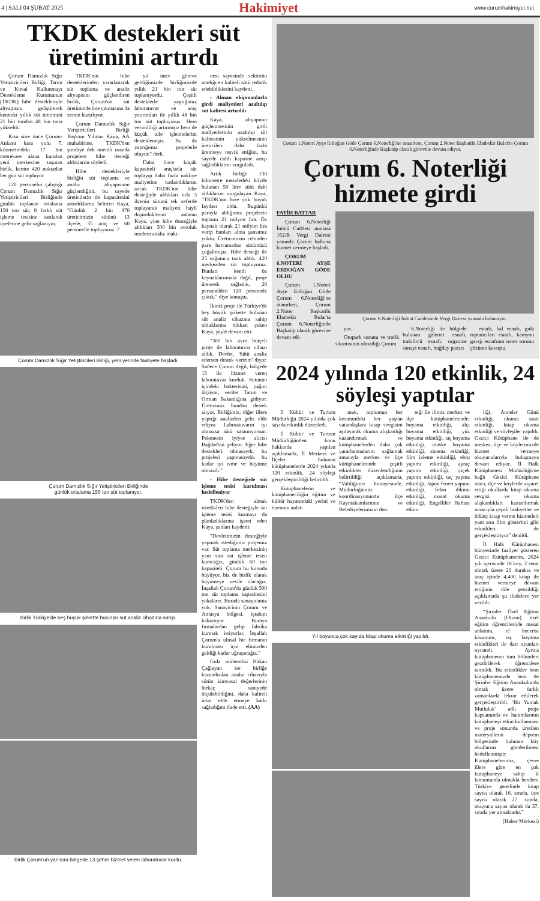4 | SALI 04 ŞUBAT 2025 Hakimiyet www.corumhakimiyet.net
TKDK destekleri süt üretimini artırdı
Çorum Damızlık Sığır Yetiştiricileri Birliği, Tarım ve Kırsal Kalkınmayı Destekleme Kurumunun (TKDK) hibe destekleriyle altyapısını geliştirerek kentteki yıllık süt üretimini 21 bin tondan 48 bin tona yükseltti.
Kısa süre önce Çorum-Ankara kara yolu 7. kilometredeki 17 bin metrekare alana kurulan yeni merkezine taşınan birlik, kentte 420 noktadan her gün süt topluyor.
120 personelin çalıştığı Çorum Damızlık Sığır Yetiştiricileri Birliğinde günlük toplanan ortalama 150 ton süt, 8 farklı süt işleme tesisine satılarak üyelerine gelir sağlanıyor.
TKDK'nin hibe desteklerinden yararlanarak süt toplama ve analiz altyapısını güçlendiren birlik, Çorum'un süt üretiminde öne çıkmasına da zemin hazırlıyor.
Çorum Damızlık Sığır Yetiştiricileri Birliği Başkanı Yılmaz Kaya, AA muhabirine, TKDK'den şimdiye dek önemli oranda projelere hibe desteği aldıklarını söyledi.
Hibe destekleriyle birliğin süt toplama ve analiz altyapısının güçlendiğini, bu sayede üreticilerin de kapasitesini artırdıklarını belirten Kaya, "Günlük 2 bin 870 üreticimizin sütünü 13 ilçede, 35 araç ve 60 personelle topluyoruz. 7
yıl önce göreve geldiğimizde birliğimizde yıllık 21 bin ton süt toplanıyordu. Çeşitli desteklerle yaptığımız laboratuvar ve araç yatırımları ile yıllık 48 bin ton süt topluyoruz. Hem verimliliği artırmışız hem de küçük aile işletmelerini desteklemişiz. Bu da yaptığımız projelerle oluyor." dedi.
Daha önce küçük kapasiteli araçlarla süt toplayıp daha fazla nakliye maliyetine katlandıklarını ancak TKDK'nin hibe desteğiyle aldıkları tırla 3 ilçenin sütünü tek seferde toplayarak maliyeti hayli düşürdüklerini anlatan Kaya, yine hibe desteğiyle aldıkları 300 bin avroluk modern analiz maki-
Çorum Damızlık Sığır Yetiştiricileri Birliği, yeni yerinde faaliyete başladı.
Çorum Damızlık Sığır Yetiştiricileri Birliğinde
günlük ortalama 150 ton süt toplanıyor.
Birlik Türkiye'de beş büyük şirkette bulunan süt analiz cihazına sahip.
Birlik Çorum'un yanısıra bölgede 13 şehre hizmet veren laboratuvar kurdu.
nesi sayesinde sektörün aradığı en kaliteli sütü tedarik edebildiklerini kaydetti.
- Alınan ekipmanlarla girdi maliyetleri azaltılıp süt kalitesi artırıldı
Kaya, altyapının güçlenmesinin girdi maliyetlerinin azaltılıp süt kalitesinin yükselmesinin üreticileri daha fazla üretmeye teşvik ettiğini, bu sayede ciddi kapasite artışı sağladıklarını vurguladı.
Artık birliğe 130 kilometre mesafedeki köyde bulunan 50 litre sütü dahi aldıklarını vurgulayan Kaya, "TKDK'nin bize çok büyük faydası oldu. Bugünkü parayla aldığımız projelerin toplamı 21 milyon lira. Öz kaynak olarak 21 milyon lira verip bunları alma şansımız yoktu. Üreticimizin cebinden para harcamadan sütümüzü çoğaltmışız. Hibe desteği ile 25 soğutucu tank aldık. 420 merkezden süt topluyoruz. Bunları kendi öz kaynaklarımızla değil, proje üreterek sağladık. 28 personelden 120 personele çıktık." diye konuştu.
İkinci proje ile Türkiye'de beş büyük şirkette bulunan süt analiz cihazına sahip olduklarına dikkati çeken Kaya, şöyle devam etti:
"300 bin avro bütçeli proje ile laboratuvar cihazı aldık. Devlet, 'Sütü analiz edersen destek veririm' diyor. Sadece Çorum değil, bölgede 13 ile hizmet veren laboratuvar kurduk. Sütünün içindeki bakterisini, yağını ölçüyor, veriler Tarım ve Orman Bakanlığına gidiyor. Üreticimiz bundan destek alıyor. Birliğimiz, diğer illere yaptığı analizden gelir elde ediyor. Laboratuvarın iyi olmazsa sütü satamıyorsun. Pekmezin iyiyse alıcısı Bağdat'tan geliyor. Eğer hibe destekleri olmasaydı, bu projeleri yapmasaydık bu kadar iyi ivme ve büyüme olmazdı."
- Hibe desteğiyle süt işleme tesisi kurulması hedefleniyor
TKDK'den almak istedikleri hibe desteğiyle süt işleme tesisi kurmayı da planladıklarına işaret eden Kaya, şunları kaydetti:
"Devletimizin desteğiyle yapmak istediğimiz projemiz var. Süt toplama merkezinin yanı sıra süt işleme tesisi kuracağız, günlük 60 ton kapasiteli. Çorum bu konuda büyüyor, biz de birlik olarak büyümeye vesile olacağız. İnşallah Çorum'da günlük 500 ton süt toplama kapasitesini yakalarız. Burada sanayicimiz yok. Sanayicinin Çorum ve Amasya bölgesi, iştahını kabartıyor. Buraya firmalardan gelip fabrika kurmak istiyorlar. İnşallah Çorum'a ulusal bir firmanın kurulması için elimizden geldiği kadar uğraşacağız."
Gıda mühendisi Hakan Çağlayan ise birliğe kazandırılan analiz cihazıyla sütün kimyasal değerlerinin birkaç saniyede ölçülebildiğini, daha kaliteli ürün elde etmeye katkı sağladığını ifade etti. (AA)
Çorum 1.Noteri Ayşe Erdoğan Göde Çorum 6.Noterliği'ne atanırken, Çorum 2.Noter Başkatibi Ebubekir Bulat'ta Çorum 6.Noterliğinde Başkatip olarak görevine devam ediyor.
Çorum 6. Noterliği hizmete girdi
FATİH BATTAR
Çorum 6.Noterliği İnönü Caddesi numara 162/B Vergi Dairesi yanında Çorum halkına hizmet vermeye başladı.
ÇORUM 6.NOTERİ AYŞE ERDOĞAN GÖDE OLDU
Çorum 1.Noteri Ayşe Erdoğan Göde Çorum 6.Noterliği'ne atanırken, Çorum 2.Noter Başkatibi Ebubekir Bulat'ta Çorum 6.Noterliğinde Başkatip olarak görevine devam edi-
Çorum 6.Noterliği İnönü Caddesinde Vergi Dairesi yanında bulunuyor.
yor.
Otopark sorunu ve trafik sıkıntısının olmadığı Çorum
6.Noterliği ile bölgede bulunan galerici esnafı, traktörcü esnafı, organize sanayi esnafı, buğday pazarı
esnafı, hal esnafı, gıda toptancıları esnafı, kamyon garajı esnafının noter sorunu çözüme kavuştu.
2024 yılında 120 etkinlik, 24 söyleşi yaptılar
İl Kültür ve Turizm Müdürlüğü 2024 yılında çok sayıda etkinlik düzenledi.
İl Kültür ve Turizm Müdürlüğünden konu hakkında yapılan açıklamada, İl Merkezi ve İlçeler bulunan kütüphanelerde 2024 yılında 120 etkinlik, 24 söyleşi gerçekleştirildiği belirtildi.
Kütüphanelerin ve kütüphaneciliğin eğitim ve kültür hayatındaki yerini ve önemini anlat-
mak, toplumun her kesimindeki her yaştan vatandaşlara kitap sevgisini aşılayarak okuma alışkanlığı kazandırmak ve kütüphanelerden daha çok yararlanmalarını sağlamak amacıyla merkez ve ilçe kütüphanelerinde çeşitli etkinlikler düzenlendiğinin belirtildiği açıklamada, “Valiliğimiz himayesinde, Müdürlüğümüz koordinasyonunda ilçe Kaymakamlarımız ve Belediyelerimizin des-
teği ile ilimiz merkez ve ilçe kütüphanelerinde; boyama etkinliği, alçı boyama etkinliği, yüz boyama etkinliği, taş boyama etkinliği, maske boyama etkinliği, sinema etkinliği, film izleme etkinliği, ebru yapımı etkinliği, ayraç yapımı etkinliği, çiçek yapımı etkinliği, taç yapma etkinliği, Japon feneri yapımı etkinliği, fidan dikimi etkinliği, masal okuma etkinliği, Engelliler Haftası etkin-
Yıl boyunca çok sayıda kitap okuma etkinliği yapıldı.
liği, Anneler Günü etkinliği, okuma saati etkinliği, kitap okuma etkinliği ve söyleşiler yapıldı. Gezici Kütüphane ile de merkez, ilçe ve köylerimizde hizmet vermeye okuyucularıyla buluşmaya devam ediyor. İl Halk Kütüphanesi Müdürlüğü'ne bağlı Gezici Kütüphane aracı, ilçe ve köylerde ziyaret ettiği okullarda kitap okuma sevgisi ve okuma alışkanlıkları kazandırmak amacıyla çeşitli faaliyetler ve ödünç kitap verme hizmetleri yanı sıra film gösterimi gibi etkinlileri de gerçekleştiriyor” denildi.
İl Halk Kütüphanesi bünyesinde faaliyet gösteren Gezici Kütüphanenin, 2024 yılı içerisinde 18 köy, 2 semt olmak üzere 20 durakta ve araç içinde 4.400 kitap ile hizmet vermeye devam ettiğinin dile getirildiği açıklamada şu ifadelere yer verildi:
“Şirinler Özel Eğitim Anaokulu (Otizm) özel eğitim öğrencileriyle masal anlatımı, el becerisi kazanımı, taş boyama etkinlikleri ile dart oyunları oynandı. Ayrıca kütüphanenin tüm bölümleri gezdirilerek öğrencilere tanıtıldı. Bu etkinlikler hem kütüphanemizde hem de Şirinler Eğitim Anaokulunda olmak üzere farklı zamanlarda tekrar edilerek gerçekleştirildi. ‘Bir Yumak Mutluluk’ adlı proje kapsamında ev hanımlarının kütüphaneyi etkin kullanması ve proje sonunda üretilen materyallerin deprem bölgesinde bulunan köy okullarına gönderilmesi hedeflenmiştir. Kütüphanelerimiz, çevre illere göre en çok kütüphaneye sahip il konumunda olmakla beraber, Türkiye genelinde kitap sayısı olarak 16. sırada, üye sayısı olarak 27. sırada, okuyucu sayısı olarak da 37. sırada yer almaktadır.”
(Haber Merkezi)